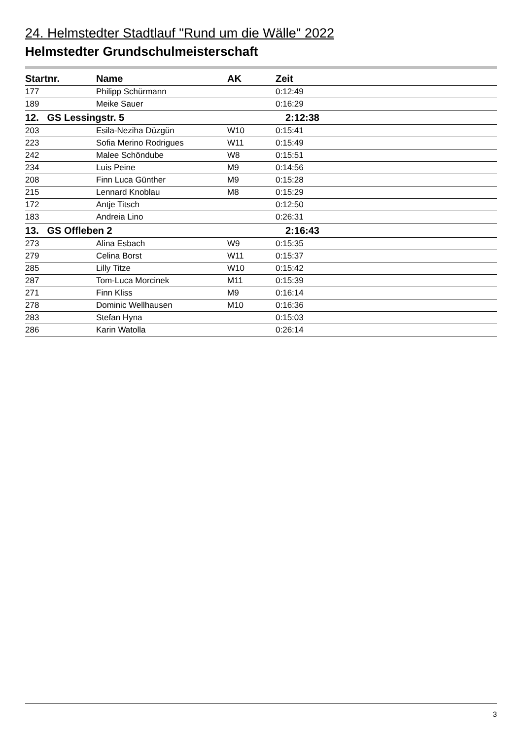24. Helmstedter Stadtlauf "Rund um die Wälle" 2022
Helmstedter Grundschulmeisterschaft
| Startnr. | Name | AK | Zeit |
| --- | --- | --- | --- |
| 177 | Philipp Schürmann | | 0:12:49 |
| 189 | Meike Sauer | | 0:16:29 |
| 12. GS Lessingstr. 5 | | | 2:12:38 |
| 203 | Esila-Neziha Düzgün | W10 | 0:15:41 |
| 223 | Sofia Merino Rodrigues | W11 | 0:15:49 |
| 242 | Malee Schöndube | W8 | 0:15:51 |
| 234 | Luis Peine | M9 | 0:14:56 |
| 208 | Finn Luca Günther | M9 | 0:15:28 |
| 215 | Lennard Knoblau | M8 | 0:15:29 |
| 172 | Antje Titsch | | 0:12:50 |
| 183 | Andreia Lino | | 0:26:31 |
| 13. GS Offleben 2 | | | 2:16:43 |
| 273 | Alina Esbach | W9 | 0:15:35 |
| 279 | Celina Borst | W11 | 0:15:37 |
| 285 | Lilly Titze | W10 | 0:15:42 |
| 287 | Tom-Luca Morcinek | M11 | 0:15:39 |
| 271 | Finn Kliss | M9 | 0:16:14 |
| 278 | Dominic Wellhausen | M10 | 0:16:36 |
| 283 | Stefan Hyna | | 0:15:03 |
| 286 | Karin Watolla | | 0:26:14 |
3